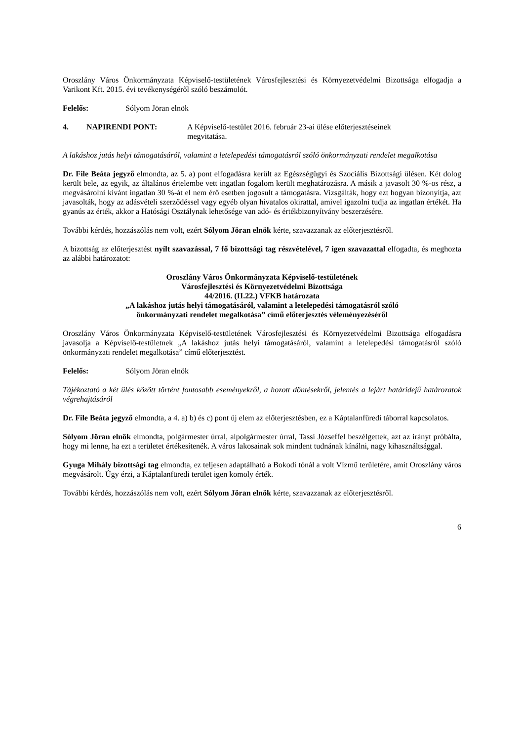Oroszlány Város Önkormányzata Képviselő-testületének Városfejlesztési és Környezetvédelmi Bizottsága elfogadja a Varikont Kft. 2015. évi tevékenységéről szóló beszámolót.
Felelős: Sólyom Jöran elnök
4. NAPIRENDI PONT: A Képviselő-testület 2016. február 23-ai ülése előterjesztéseinek
megvitatása.
A lakáshoz jutás helyi támogatásáról, valamint a letelepedési támogatásról szóló önkormányzati rendelet megalkotása
Dr. File Beáta jegyző elmondta, az 5. a) pont elfogadásra került az Egészségügyi és Szociális Bizottsági ülésen. Két dolog került bele, az egyik, az általános értelembe vett ingatlan fogalom került meghatározásra. A másik a javasolt 30 %-os rész, a megvásárolni kívánt ingatlan 30 %-át el nem érő esetben jogosult a támogatásra. Vizsgálták, hogy ezt hogyan bizonyítja, azt javasolták, hogy az adásvételi szerződéssel vagy egyéb olyan hivatalos okirattal, amivel igazolni tudja az ingatlan értékét. Ha gyanús az érték, akkor a Hatósági Osztálynak lehetősége van adó- és értékbizonyítvány beszerzésére.
További kérdés, hozzászólás nem volt, ezért Sólyom Jöran elnök kérte, szavazzanak az előterjesztésről.
A bizottság az előterjesztést nyílt szavazással, 7 fő bizottsági tag részvételével, 7 igen szavazattal elfogadta, és meghozta az alábbi határozatot:
Oroszlány Város Önkormányzata Képviselő-testületének
Városfejlesztési és Környezetvédelmi Bizottsága
44/2016. (II.22.) VFKB határozata
„A lakáshoz jutás helyi támogatásáról, valamint a letelepedési támogatásról szóló
önkormányzati rendelet megalkotása” című előterjesztés véleményezéséről
Oroszlány Város Önkormányzata Képviselő-testületének Városfejlesztési és Környezetvédelmi Bizottsága elfogadásra javasolja a Képviselő-testületnek „A lakáshoz jutás helyi támogatásáról, valamint a letelepedési támogatásról szóló önkormányzati rendelet megalkotása” című előterjesztést.
Felelős: Sólyom Jöran elnök
Tájékoztató a két ülés között történt fontosabb eseményekről, a hozott döntésekről, jelentés a lejárt határidejű határozatok végrehajtásáról
Dr. File Beáta jegyző elmondta, a 4. a) b) és c) pont új elem az előterjesztésben, ez a Káptalanfüredi táborral kapcsolatos.
Sólyom Jöran elnök elmondta, polgármester úrral, alpolgármester úrral, Tassi Józseffel beszélgettek, azt az irányt próbálta, hogy mi lenne, ha ezt a területet értékesítenék. A város lakosainak sok mindent tudnának kínálni, nagy kihasználtsággal.
Gyuga Mihály bizottsági tag elmondta, ez teljesen adaptálható a Bokodi tónál a volt Vízmű területére, amit Oroszlány város megvásárolt. Úgy érzi, a Káptalanfüredi terület igen komoly érték.
További kérdés, hozzászólás nem volt, ezért Sólyom Jöran elnök kérte, szavazzanak az előterjesztésről.
6